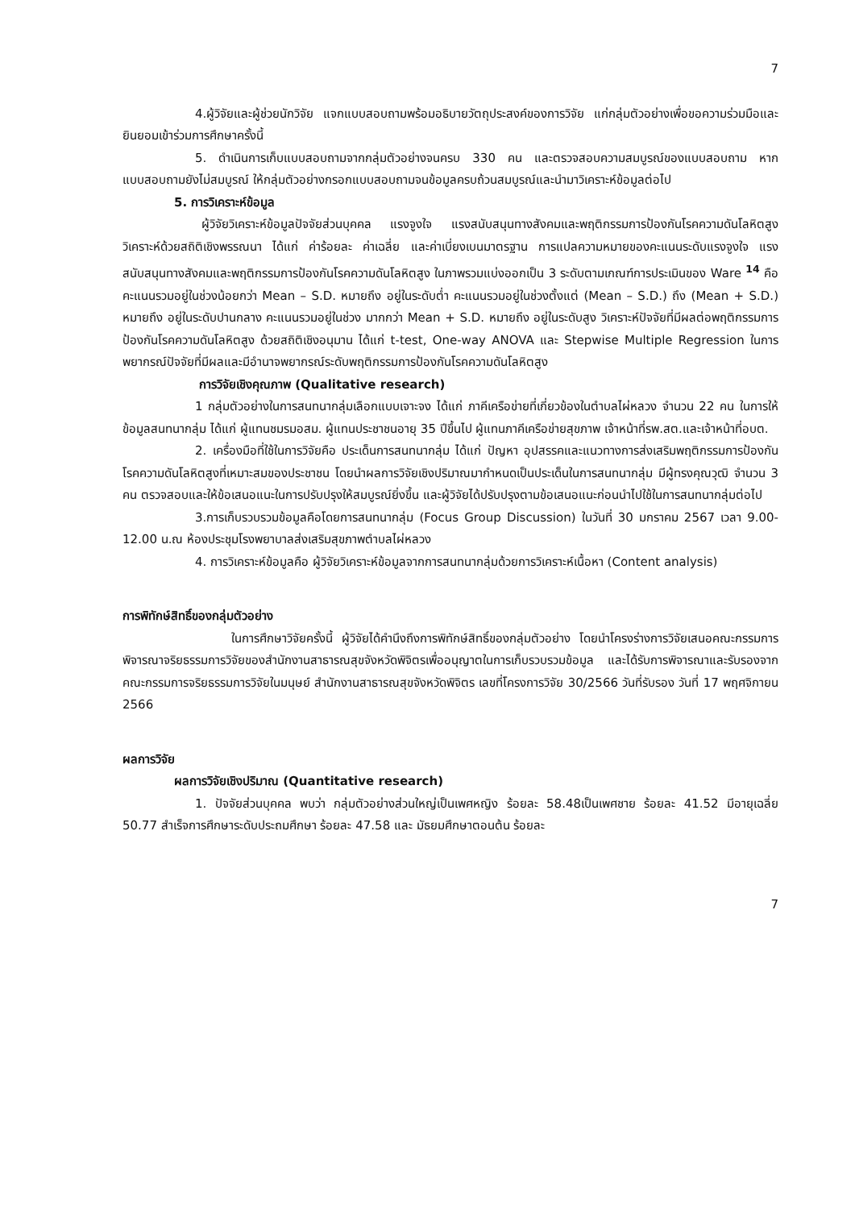7
4.ผู้วิจัยและผู้ช่วยนักวิจัย แจกแบบสอบถามพร้อมอธิบายวัตถุประสงค์ของการวิจัย แก่กลุ่มตัวอย่างเพื่อขอความร่วมมือและยินยอมเข้าร่วมการศึกษาครั้งนี้
5. ดำเนินการเก็บแบบสอบถามจากกลุ่มตัวอย่างจนครบ 330 คน และตรวจสอบความสมบูรณ์ของแบบสอบถาม หากแบบสอบถามยังไม่สมบูรณ์ ให้กลุ่มตัวอย่างกรอกแบบสอบถามจนข้อมูลครบถ้วนสมบูรณ์และนำมาวิเคราะห์ข้อมูลต่อไป
5. การวิเคราะห์ข้อมูล
ผู้วิจัยวิเคราะห์ข้อมูลปัจจัยส่วนบุคคล แรงจูงใจ แรงสนับสนุนทางสังคมและพฤติกรรมการป้องกันโรคความดันโลหิตสูง วิเคราะห์ด้วยสถิติเชิงพรรณนา ได้แก่ ค่าร้อยละ ค่าเฉลี่ย และค่าเบี่ยงเบนมาตรฐาน การแปลความหมายของคะแนนระดับแรงจูงใจ แรงสนับสนุนทางสังคมและพฤติกรรมการป้องกันโรคความดันโลหิตสูง ในภาพรวมแบ่งออกเป็น 3 ระดับตามเกณฑ์การประเมินของ Ware <sup>14</sup> คือ คะแนนรวมอยู่ในช่วงน้อยกว่า Mean – S.D. หมายถึง อยู่ในระดับต่ำ คะแนนรวมอยู่ในช่วงตั้งแต่ (Mean – S.D.) ถึง (Mean + S.D.) หมายถึง อยู่ในระดับปานกลาง คะแนนรวมอยู่ในช่วง มากกว่า Mean + S.D. หมายถึง อยู่ในระดับสูง วิเคราะห์ปัจจัยที่มีผลต่อพฤติกรรมการป้องกันโรคความดันโลหิตสูง ด้วยสถิติเชิงอนุมาน ได้แก่ t-test, One-way ANOVA และ Stepwise Multiple Regression ในการพยากรณ์ปัจจัยที่มีผลและมีอำนาจพยากรณ์ระดับพฤติกรรมการป้องกันโรคความดันโลหิตสูง
การวิจัยเชิงคุณภาพ (Qualitative research)
1 กลุ่มตัวอย่างในการสนทนากลุ่มเลือกแบบเจาะจง ได้แก่ ภาคีเครือข่ายที่เกี่ยวข้องในตำบลไผ่หลวง จำนวน 22 คน ในการให้ข้อมูลสนทนากลุ่ม ได้แก่ ผู้แทนชมรมอสม. ผู้แทนประชาชนอายุ 35 ปีขึ้นไป ผู้แทนภาคีเครือข่ายสุขภาพ เจ้าหน้าที่รพ.สต.และเจ้าหน้าที่อบต.
2. เครื่องมือที่ใช้ในการวิจัยคือ ประเด็นการสนทนากลุ่ม ได้แก่ ปัญหา อุปสรรคและแนวทางการส่งเสริมพฤติกรรมการป้องกันโรคความดันโลหิตสูงที่เหมาะสมของประชาชน โดยนำผลการวิจัยเชิงปริมาณมากำหนดเป็นประเด็นในการสนทนากลุ่ม มีผู้ทรงคุณวุฒิ จำนวน 3 คน ตรวจสอบและให้ข้อเสนอแนะในการปรับปรุงให้สมบูรณ์ยิ่งขึ้น และผู้วิจัยได้ปรับปรุงตามข้อเสนอแนะก่อนนำไปใช้ในการสนทนากลุ่มต่อไป
3.การเก็บรวบรวมข้อมูลคือโดยการสนทนากลุ่ม (Focus Group Discussion) ในวันที่ 30 มกราคม 2567 เวลา 9.00-12.00 น.ณ ห้องประชุมโรงพยาบาลส่งเสริมสุขภาพตำบลไผ่หลวง
4. การวิเคราะห์ข้อมูลคือ ผู้วิจัยวิเคราะห์ข้อมูลจากการสนทนากลุ่มด้วยการวิเคราะห์เนื้อหา (Content analysis)
การพิทักษ์สิทธิ์ของกลุ่มตัวอย่าง
ในการศึกษาวิจัยครั้งนี้ ผู้วิจัยได้คำนึงถึงการพิทักษ์สิทธิ์ของกลุ่มตัวอย่าง โดยนำโครงร่างการวิจัยเสนอคณะกรรมการพิจารณาจริยธรรมการวิจัยของสำนักงานสาธารณสุขจังหวัดพิจิตรเพื่ออนุญาตในการเก็บรวบรวมข้อมูล และได้รับการพิจารณาและรับรองจากคณะกรรมการจริยธรรมการวิจัยในมนุษย์ สำนักงานสาธารณสุขจังหวัดพิจิตร เลขที่โครงการวิจัย 30/2566 วันที่รับรอง วันที่ 17 พฤศจิกายน 2566
ผลการวิจัย
ผลการวิจัยเชิงปริมาณ (Quantitative research)
1. ปัจจัยส่วนบุคคล พบว่า กลุ่มตัวอย่างส่วนใหญ่เป็นเพศหญิง ร้อยละ 58.48เป็นเพศชาย ร้อยละ 41.52 มีอายุเฉลี่ย 50.77 สำเร็จการศึกษาระดับประถมศึกษา ร้อยละ 47.58 และ มัธยมศึกษาตอนต้น ร้อยละ
7